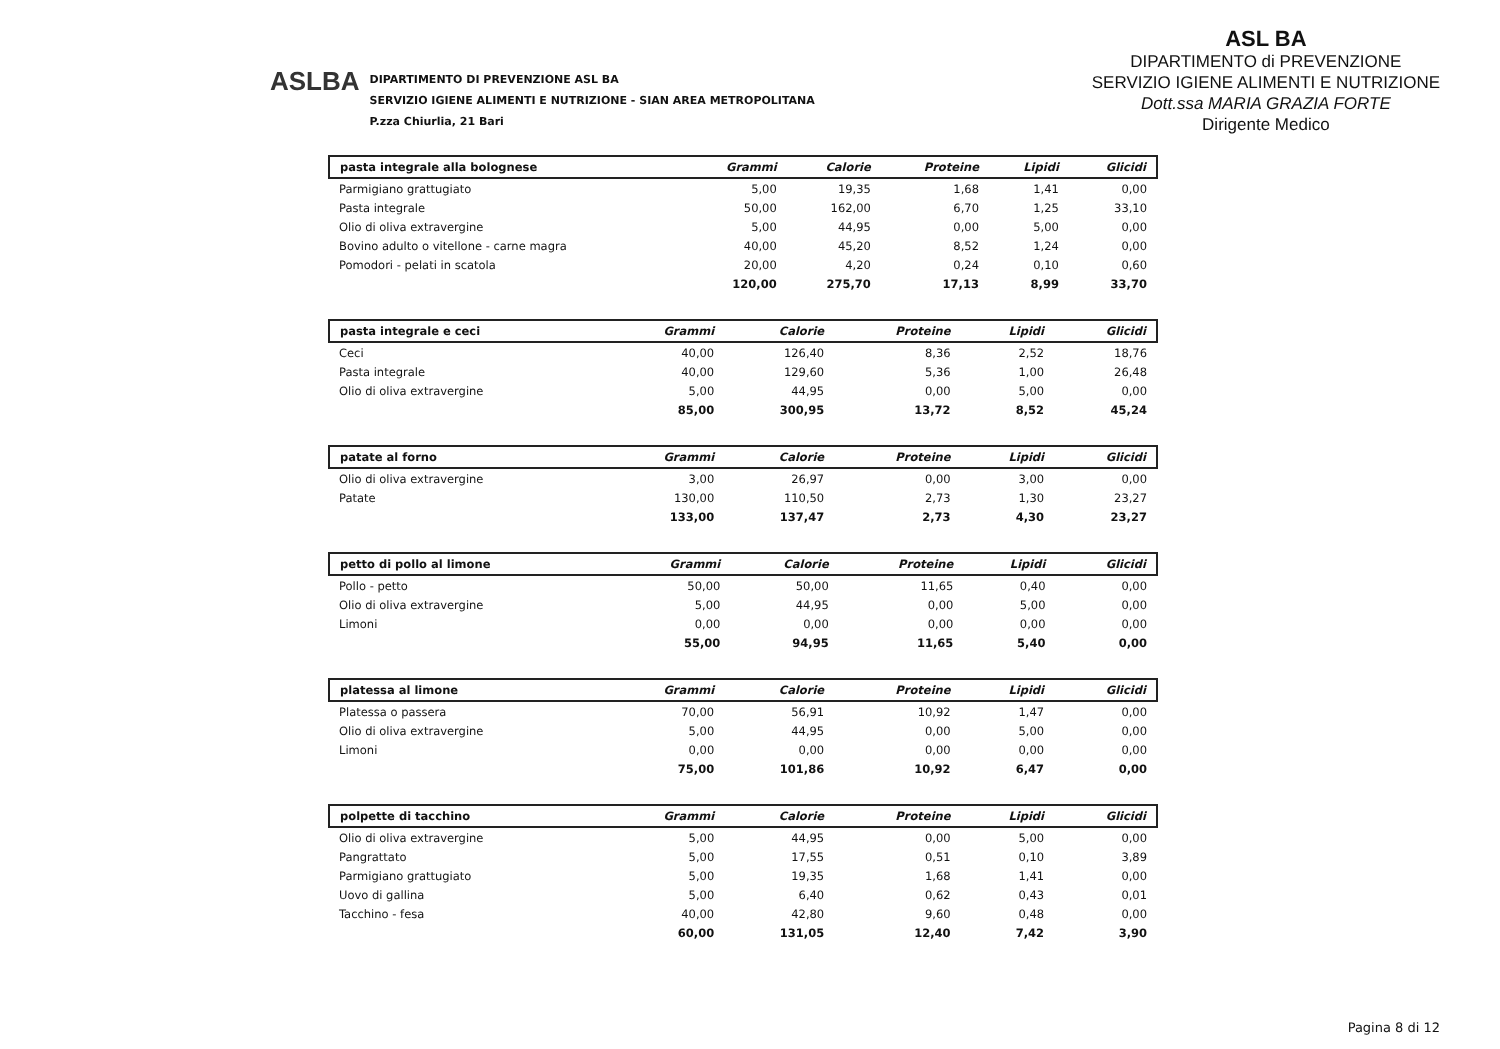ASLBA
DIPARTIMENTO DI PREVENZIONE ASL BA
SERVIZIO IGIENE ALIMENTI E NUTRIZIONE - SIAN AREA METROPOLITANA
P.zza Chiurlia, 21 Bari
ASL BA
DIPARTIMENTO di PREVENZIONE
SERVIZIO IGIENE ALIMENTI E NUTRIZIONE
Dott.ssa MARIA GRAZIA FORTE
Dirigente Medico
| pasta integrale alla bolognese | Grammi | Calorie | Proteine | Lipidi | Glicidi |
| --- | --- | --- | --- | --- | --- |
| Parmigiano grattugiato | 5,00 | 19,35 | 1,68 | 1,41 | 0,00 |
| Pasta integrale | 50,00 | 162,00 | 6,70 | 1,25 | 33,10 |
| Olio di oliva extravergine | 5,00 | 44,95 | 0,00 | 5,00 | 0,00 |
| Bovino adulto o vitellone - carne magra | 40,00 | 45,20 | 8,52 | 1,24 | 0,00 |
| Pomodori - pelati in scatola | 20,00 | 4,20 | 0,24 | 0,10 | 0,60 |
| | 120,00 | 275,70 | 17,13 | 8,99 | 33,70 |
| pasta integrale e ceci | Grammi | Calorie | Proteine | Lipidi | Glicidi |
| --- | --- | --- | --- | --- | --- |
| Ceci | 40,00 | 126,40 | 8,36 | 2,52 | 18,76 |
| Pasta integrale | 40,00 | 129,60 | 5,36 | 1,00 | 26,48 |
| Olio di oliva extravergine | 5,00 | 44,95 | 0,00 | 5,00 | 0,00 |
| | 85,00 | 300,95 | 13,72 | 8,52 | 45,24 |
| patate al forno | Grammi | Calorie | Proteine | Lipidi | Glicidi |
| --- | --- | --- | --- | --- | --- |
| Olio di oliva extravergine | 3,00 | 26,97 | 0,00 | 3,00 | 0,00 |
| Patate | 130,00 | 110,50 | 2,73 | 1,30 | 23,27 |
| | 133,00 | 137,47 | 2,73 | 4,30 | 23,27 |
| petto di pollo al limone | Grammi | Calorie | Proteine | Lipidi | Glicidi |
| --- | --- | --- | --- | --- | --- |
| Pollo - petto | 50,00 | 50,00 | 11,65 | 0,40 | 0,00 |
| Olio di oliva extravergine | 5,00 | 44,95 | 0,00 | 5,00 | 0,00 |
| Limoni | 0,00 | 0,00 | 0,00 | 0,00 | 0,00 |
| | 55,00 | 94,95 | 11,65 | 5,40 | 0,00 |
| platessa al limone | Grammi | Calorie | Proteine | Lipidi | Glicidi |
| --- | --- | --- | --- | --- | --- |
| Platessa o passera | 70,00 | 56,91 | 10,92 | 1,47 | 0,00 |
| Olio di oliva extravergine | 5,00 | 44,95 | 0,00 | 5,00 | 0,00 |
| Limoni | 0,00 | 0,00 | 0,00 | 0,00 | 0,00 |
| | 75,00 | 101,86 | 10,92 | 6,47 | 0,00 |
| polpette di tacchino | Grammi | Calorie | Proteine | Lipidi | Glicidi |
| --- | --- | --- | --- | --- | --- |
| Olio di oliva extravergine | 5,00 | 44,95 | 0,00 | 5,00 | 0,00 |
| Pangrattato | 5,00 | 17,55 | 0,51 | 0,10 | 3,89 |
| Parmigiano grattugiato | 5,00 | 19,35 | 1,68 | 1,41 | 0,00 |
| Uovo di gallina | 5,00 | 6,40 | 0,62 | 0,43 | 0,01 |
| Tacchino - fesa | 40,00 | 42,80 | 9,60 | 0,48 | 0,00 |
| | 60,00 | 131,05 | 12,40 | 7,42 | 3,90 |
Pagina 8 di 12